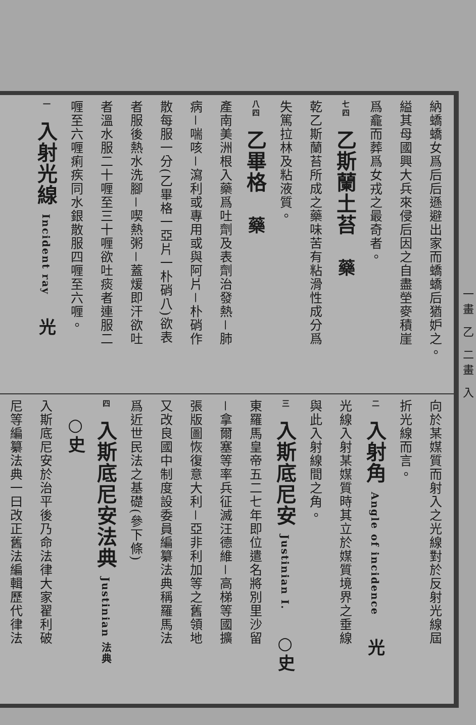一畫 乙 二畫 入
納蟜蟜女爲后后遜避出家而蟜蟜后猶妒之。
縊其母國興大兵來侵后因之自盡塋麥積崖
爲龕而葬爲女戎之最奇者。
七四 乙斯蘭土苔 藥
乾乙斯蘭苔所成之藥味苦有粘滑性成分爲
失篤拉林及粘液質。
八四 乙畢格 藥
產南美洲根入藥爲吐劑及表劑治發熱－肺
病－喘咳－瀉利或專用或與阿片－朴硝作
散每服一分(乙畢格一亞片一朴硝八)欲表
者服後熱水洗腳－喫熱粥－蓋煖即汗欲吐
者溫水服二十喱至三十喱欲吐痰者連服二
喱至六喱痢疾同水銀散服四喱至六喱。
一 入射光線 Incident ray 光
向於某媒質而射入之光線對於反射光線屆
折光線而言。
二 入射角 Angle of incidence 光
光線入射某媒質時其立於媒質境界之垂線
與此入射線間之角。
三 入斯底尼安 Justinian I. ○史
東羅馬皇帝五二七年即位遣名將別里沙留
－拿爾塞等率兵征滅汪德維－高梯等國擴
張版圖恢復意大利－亞非利加等之舊領地
又改良國中制度設委員編纂法典稱羅馬法
爲近世民法之基礎(參下條)
四 入斯底尼安法典 Justinian 法典 ○史
入斯底尼安於治平後乃命法律大家翟利破
尼等編纂法典一曰改正舊法編輯歷代律法